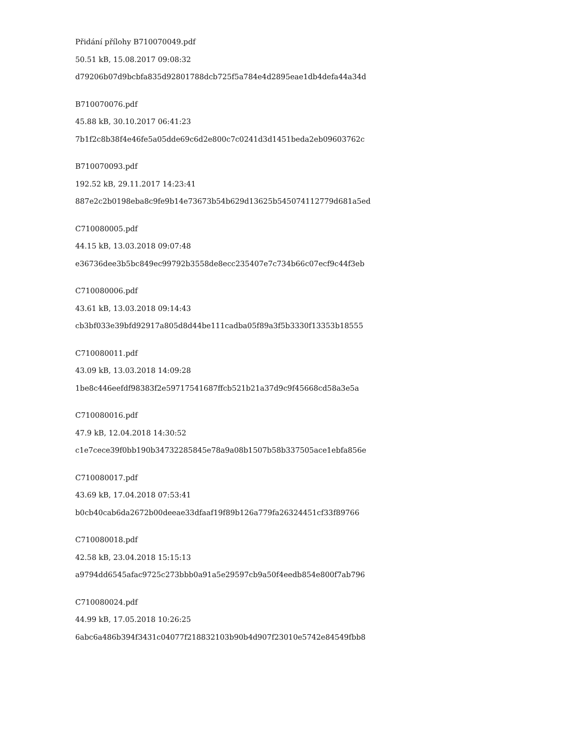Přidání přílohy B710070049.pdf
50.51 kB, 15.08.2017 09:08:32
d79206b07d9bcbfa835d92801788dcb725f5a784e4d2895eae1db4defa44a34d
B710070076.pdf
45.88 kB, 30.10.2017 06:41:23
7b1f2c8b38f4e46fe5a05dde69c6d2e800c7c0241d3d1451beda2eb09603762c
B710070093.pdf
192.52 kB, 29.11.2017 14:23:41
887e2c2b0198eba8c9fe9b14e73673b54b629d13625b545074112779d681a5ed
C710080005.pdf
44.15 kB, 13.03.2018 09:07:48
e36736dee3b5bc849ec99792b3558de8ecc235407e7c734b66c07ecf9c44f3eb
C710080006.pdf
43.61 kB, 13.03.2018 09:14:43
cb3bf033e39bfd92917a805d8d44be111cadba05f89a3f5b3330f13353b18555
C710080011.pdf
43.09 kB, 13.03.2018 14:09:28
1be8c446eefdf98383f2e59717541687ffcb521b21a37d9c9f45668cd58a3e5a
C710080016.pdf
47.9 kB, 12.04.2018 14:30:52
c1e7cece39f0bb190b34732285845e78a9a08b1507b58b337505ace1ebfa856e
C710080017.pdf
43.69 kB, 17.04.2018 07:53:41
b0cb40cab6da2672b00deeae33dfaaf19f89b126a779fa26324451cf33f89766
C710080018.pdf
42.58 kB, 23.04.2018 15:15:13
a9794dd6545afac9725c273bbb0a91a5e29597cb9a50f4eedb854e800f7ab796
C710080024.pdf
44.99 kB, 17.05.2018 10:26:25
6abc6a486b394f3431c04077f218832103b90b4d907f23010e5742e84549fbb8